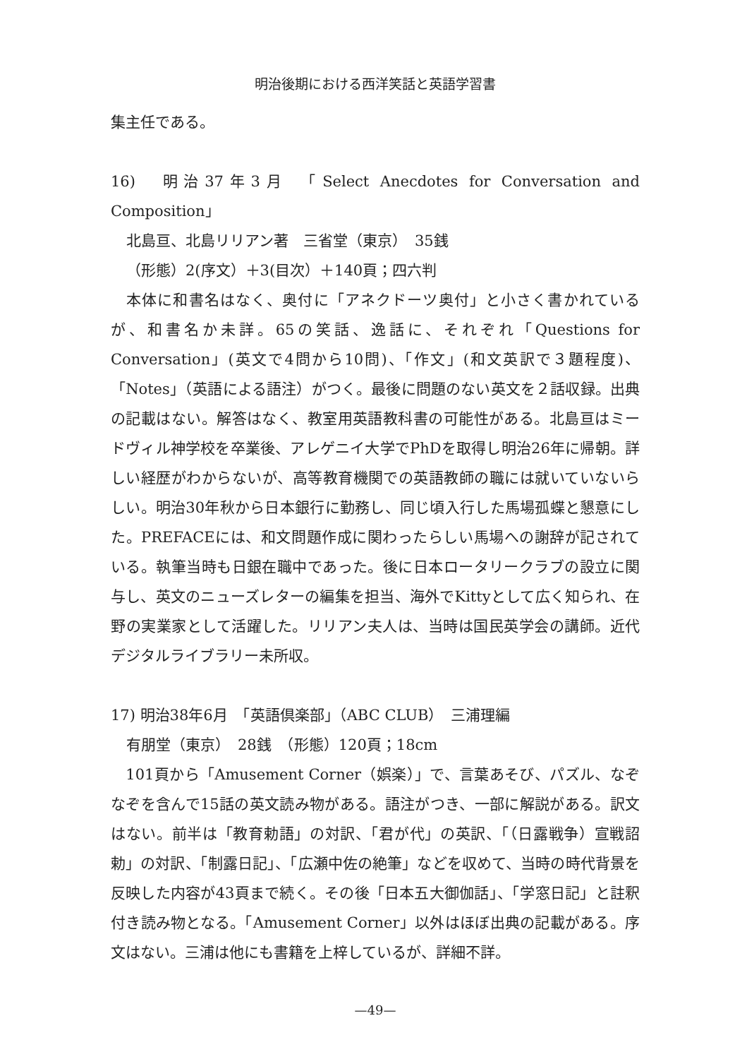明治後期における西洋笑話と英語学習書
集主任である。
16)　明治37年3月　「Select Anecdotes for Conversation and Composition」
北島亘、北島リリアン著　三省堂（東京）　35銭
（形態）2(序文）＋3(目次）＋140頁；四六判
　本体に和書名はなく、奥付に「アネクドーツ奥付」と小さく書かれているが、和書名か未詳。65の笑話、逸話に、それぞれ「Questions for Conversation」(英文で4問から10問)、「作文」(和文英訳で３題程度)、「Notes」（英語による語注）がつく。最後に問題のない英文を２話収録。出典の記載はない。解答はなく、教室用英語教科書の可能性がある。北島亘はミードヴィル神学校を卒業後、アレゲニイ大学でPhDを取得し明治26年に帰朝。詳しい経歴がわからないが、高等教育機関での英語教師の職には就いていないらしい。明治30年秋から日本銀行に勤務し、同じ頃入行した馬場孤蝶と懇意にした。PREFACEには、和文問題作成に関わったらしい馬場への謝辞が記されている。執筆当時も日銀在職中であった。後に日本ロータリークラブの設立に関与し、英文のニューズレターの編集を担当、海外でKittyとして広く知られ、在野の実業家として活躍した。リリアン夫人は、当時は国民英学会の講師。近代デジタルライブラリー未所収。
17) 明治38年6月　「英語倶楽部」（ABC CLUB）　三浦理編
有朋堂（東京）　28銭　（形態）120頁；18cm
　101頁から「Amusement Corner（娯楽）」で、言葉あそび、パズル、なぞなぞを含んで15話の英文読み物がある。語注がつき、一部に解説がある。訳文はない。前半は「教育勅語」の対訳、「君が代」の英訳、「（日露戦争）宣戦詔勅」の対訳、「制露日記」、「広瀬中佐の絶筆」などを収めて、当時の時代背景を反映した内容が43頁まで続く。その後「日本五大御伽話」、「学窓日記」と註釈付き読み物となる。「Amusement Corner」以外はほぼ出典の記載がある。序文はない。三浦は他にも書籍を上梓しているが、詳細不詳。
—49—